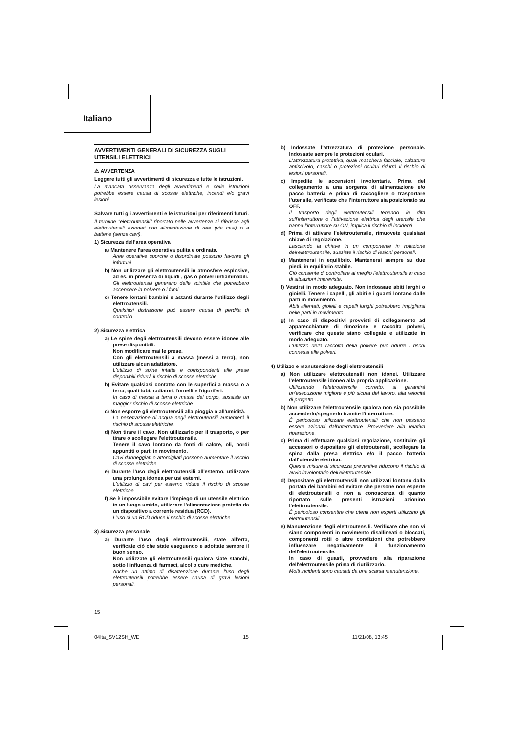Italiano
AVVERTIMENTI GENERALI DI SICUREZZA SUGLI UTENSILI ELETTRICI
⚠ AVVERTENZA
Leggere tutti gli avvertimenti di sicurezza e tutte le istruzioni.
La mancata osservanza degli avvertimenti e delle istruzioni potrebbe essere causa di scosse elettriche, incendi e/o gravi lesioni.
Salvare tutti gli avvertimenti e le istruzioni per riferimenti futuri.
Il termine “elettroutensili” riportato nelle avvertenze si riferisce agli elettroutensili azionati con alimentazione di rete (via cavi) o a batterie (senza cavi).
1) Sicurezza dell’area operativa
a) Mantenere l'area operativa pulita e ordinata.
Aree operative sporche o disordinate possono favorire gli infortuni.
b) Non utilizzare gli elettroutensili in atmosfere esplosive, ad es. in presenza di liquidi , gas o polveri infiammabili.
Gli elettroutensili generano delle scintille che potrebbero accendere la polvere o i fumi.
c) Tenere lontani bambini e astanti durante l'utilizzo degli elettroutensili.
Qualsiasi distrazione può essere causa di perdita di controllo.
2) Sicurezza elettrica
a) Le spine degli elettroutensili devono essere idonee alle prese disponibili.
Non modificare mai le prese.
Con gli elettroutensili a massa (messi a terra), non utilizzare alcun adattatore.
L'utilizzo di spine intatte e corrispondenti alle prese disponibili ridurrà il rischio di scosse elettriche.
b) Evitare qualsiasi contatto con le superfici a massa o a terra, quali tubi, radiatori, fornelli e frigoriferi.
In caso di messa a terra o massa del corpo, sussiste un maggior rischio di scosse elettriche.
c) Non esporre gli elettroutensili alla pioggia o all'umidità.
La penetrazione di acqua negli elettroutensili aumenterà il rischio di scosse elettriche.
d) Non tirare il cavo. Non utilizzarlo per il trasporto, o per tirare o scollegare l'elettroutensile.
Tenere il cavo lontano da fonti di calore, oli, bordi appuntiti o parti in movimento.
Cavi danneggiati o attorcigliati possono aumentare il rischio di scosse elettriche.
e) Durante l'uso degli elettroutensili all'esterno, utilizzare una prolunga idonea per usi esterni.
L'utilizzo di cavi per esterno riduce il rischio di scosse elettriche.
f) Se è impossibile evitare l’impiego di un utensile elettrico in un luogo umido, utilizzare l’alimentazione protetta da un dispositivo a corrente residua (RCD).
L’uso di un RCD riduce il rischio di scosse elettriche.
3) Sicurezza personale
a) Durante l'uso degli elettroutensili, state all'erta, verificate ciò che state eseguendo e adottate sempre il buon senso.
Non utilizzate gli elettroutensili qualora siate stanchi, sotto l'influenza di farmaci, alcol o cure mediche.
Anche un attimo di disattenzione durante l'uso degli elettroutensili potrebbe essere causa di gravi lesioni personali.
b) Indossate l'attrezzatura di protezione personale. Indossate sempre le protezioni oculari.
L'attrezzatura protettiva, quali maschera facciale, calzature antiscivolo, caschi o protezioni oculari ridurrà il rischio di lesioni personali.
c) Impedite le accensioni involontarie. Prima del collegamento a una sorgente di alimentazione e/o pacco batteria e prima di raccogliere o trasportare l’utensile, verificate che l'interruttore sia posizionato su OFF.
Il trasporto degli elettroutensili tenendo le dita sull'interruttore o l’attivazione elettrica degli utensile che hanno l’interruttore su ON, implica il rischio di incidenti.
d) Prima di attivare l'elettroutensile, rimuovete qualsiasi chiave di regolazione.
Lasciando la chiave in un componente in rotazione dell'elettroutensile, sussiste il rischio di lesioni personali.
e) Mantenersi in equilibrio. Mantenersi sempre su due piedi, in equilibrio stabile.
Ciò consente di controllare al meglio l'elettroutensile in caso di situazioni impreviste.
f) Vestirsi in modo adeguato. Non indossare abiti larghi o gioielli. Tenere i capelli, gli abiti e i guanti lontano dalle parti in movimento.
Abiti allentati, gioielli e capelli lunghi potrebbero impigliarsi nelle parti in movimento.
g) In caso di dispositivi provvisti di collegamento ad apparecchiature di rimozione e raccolta polveri, verificare che queste siano collegate e utilizzate in modo adeguato.
L'utilizzo della raccolta della polvere può ridurre i rischi connessi alle polveri.
4) Utilizzo e manutenzione degli elettroutensili
a) Non utilizzare elettroutensili non idonei. Utilizzare l'elettroutensile idoneo alla propria applicazione.
Utilizzando l'elettroutensile corretto, si garantirà un'esecuzione migliore e più sicura del lavoro, alla velocità di progetto.
b) Non utilizzare l'elettroutensile qualora non sia possibile accenderlo/spegnerlo tramite l'interruttore.
É pericoloso utilizzare elettroutensili che non possano essere azionati dall'interruttore. Provvedere alla relativa riparazione.
c) Prima di effettuare qualsiasi regolazione, sostituire gli accessori o depositare gli elettroutensili, scollegare la spina dalla presa elettrica e/o il pacco batteria dall’utensile elettrico.
Queste misure di sicurezza preventive riducono il rischio di avvio involontario dell'elettroutensile.
d) Depositare gli elettroutensili non utilizzati lontano dalla portata dei bambini ed evitare che persone non esperte di elettroutensili o non a conoscenza di quanto riportato sulle presenti istruzioni azionino l'elettroutensile.
É pericoloso consentire che utenti non esperti utilizzino gli elettroutensili.
e) Manutenzione degli elettroutensili. Verificare che non vi siano componenti in movimento disallineati o bloccati, componenti rotti o altre condizioni che potrebbero influenzare negativamente il funzionamento dell'elettroutensile.
In caso di guasti, provvedere alla riparazione dell'elettroutensile prima di riutilizzarlo.
Molti incidenti sono causati da una scarsa manutenzione.
15
04Ita_SV12SH_WE 15 11/21/08, 13:45